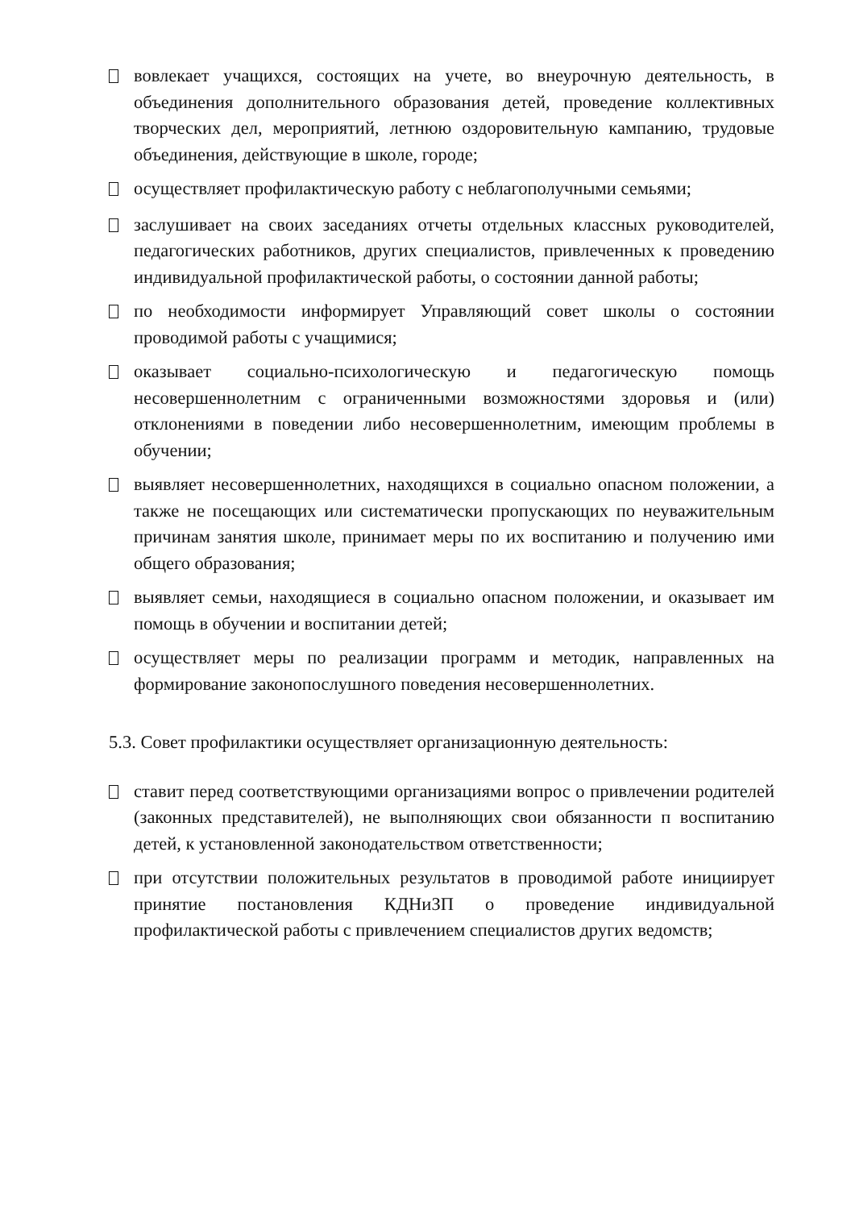вовлекает учащихся, состоящих на учете, во внеурочную деятельность, в объединения дополнительного образования детей, проведение коллективных творческих дел, мероприятий, летнюю оздоровительную кампанию, трудовые объединения, действующие в школе, городе;
осуществляет профилактическую работу с неблагополучными семьями;
заслушивает на своих заседаниях отчеты отдельных классных руководителей, педагогических работников, других специалистов, привлеченных к проведению индивидуальной профилактической работы, о состоянии данной работы;
по необходимости информирует Управляющий совет школы о состоянии проводимой работы с учащимися;
оказывает социально-психологическую и педагогическую помощь несовершеннолетним с ограниченными возможностями здоровья и (или) отклонениями в поведении либо несовершеннолетним, имеющим проблемы в обучении;
выявляет несовершеннолетних, находящихся в социально опасном положении, а также не посещающих или систематически пропускающих по неуважительным причинам занятия школе, принимает меры по их воспитанию и получению ими общего образования;
выявляет семьи, находящиеся в социально опасном положении, и оказывает им помощь в обучении и воспитании детей;
осуществляет меры по реализации программ и методик, направленных на формирование законопослушного поведения несовершеннолетних.
5.3. Совет профилактики осуществляет организационную деятельность:
ставит перед соответствующими организациями вопрос о привлечении родителей (законных представителей), не выполняющих свои обязанности п воспитанию детей, к установленной законодательством ответственности;
при отсутствии положительных результатов в проводимой работе инициирует принятие постановления КДНиЗП о проведение индивидуальной профилактической работы с привлечением специалистов других ведомств;